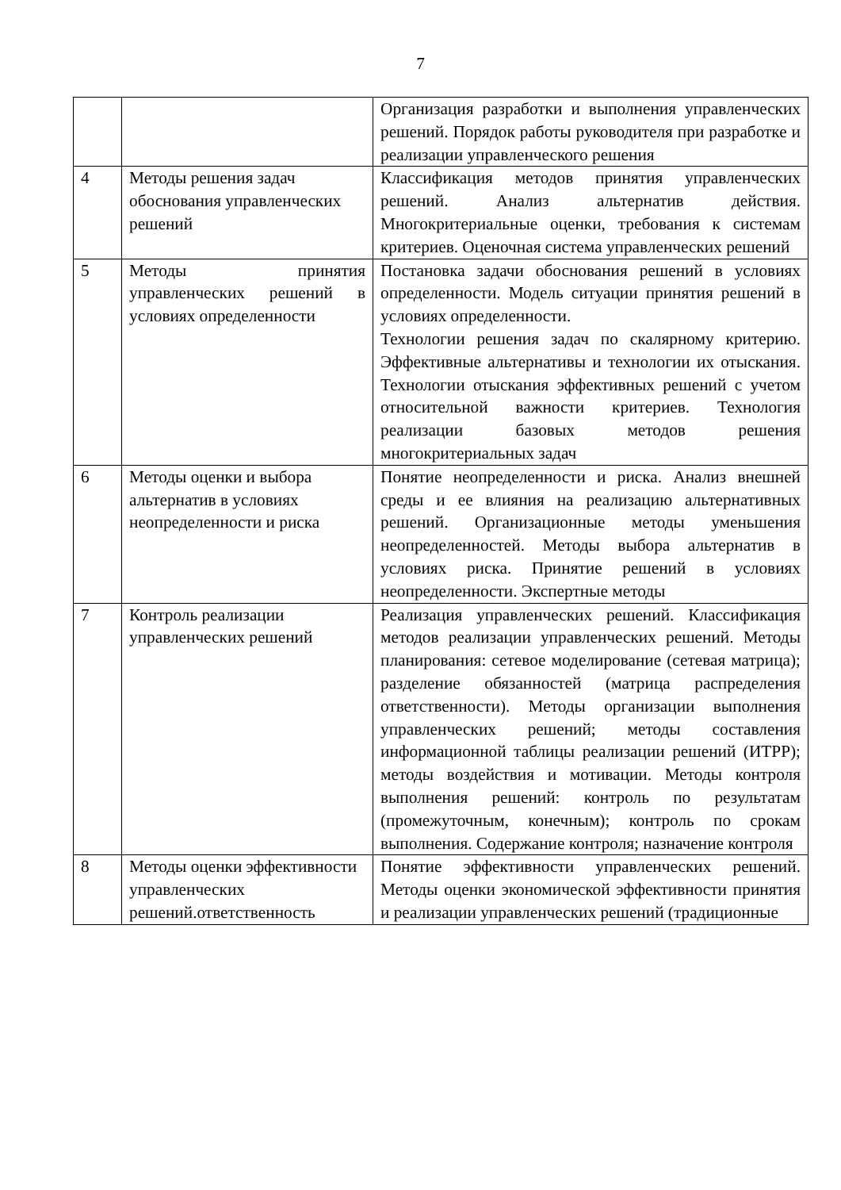7
| | | Организация разработки и выполнения управленческих решений. Порядок работы руководителя при разработке и реализации управленческого решения |
| 4 | Методы решения задач обоснования управленческих решений | Классификация методов принятия управленческих решений. Анализ альтернатив действия. Многокритериальные оценки, требования к системам критериев. Оценочная система управленческих решений |
| 5 | Методы принятия управленческих решений в условиях определенности | Постановка задачи обоснования решений в условиях определенности. Модель ситуации принятия решений в условиях определенности. Технологии решения задач по скалярному критерию. Эффективные альтернативы и технологии их отыскания. Технологии отыскания эффективных решений с учетом относительной важности критериев. Технология реализации базовых методов решения многокритериальных задач |
| 6 | Методы оценки и выбора альтернатив в условиях неопределенности и риска | Понятие неопределенности и риска. Анализ внешней среды и ее влияния на реализацию альтернативных решений. Организационные методы уменьшения неопределенностей. Методы выбора альтернатив в условиях риска. Принятие решений в условиях неопределенности. Экспертные методы |
| 7 | Контроль реализации управленческих решений | Реализация управленческих решений. Классификация методов реализации управленческих решений. Методы планирования: сетевое моделирование (сетевая матрица); разделение обязанностей (матрица распределения ответственности). Методы организации выполнения управленческих решений; методы составления информационной таблицы реализации решений (ИТРР); методы воздействия и мотивации. Методы контроля выполнения решений: контроль по результатам (промежуточным, конечным); контроль по срокам выполнения. Содержание контроля; назначение контроля |
| 8 | Методы оценки эффективности управленческих решений.ответственность | Понятие эффективности управленческих решений. Методы оценки экономической эффективности принятия и реализации управленческих решений (традиционные |